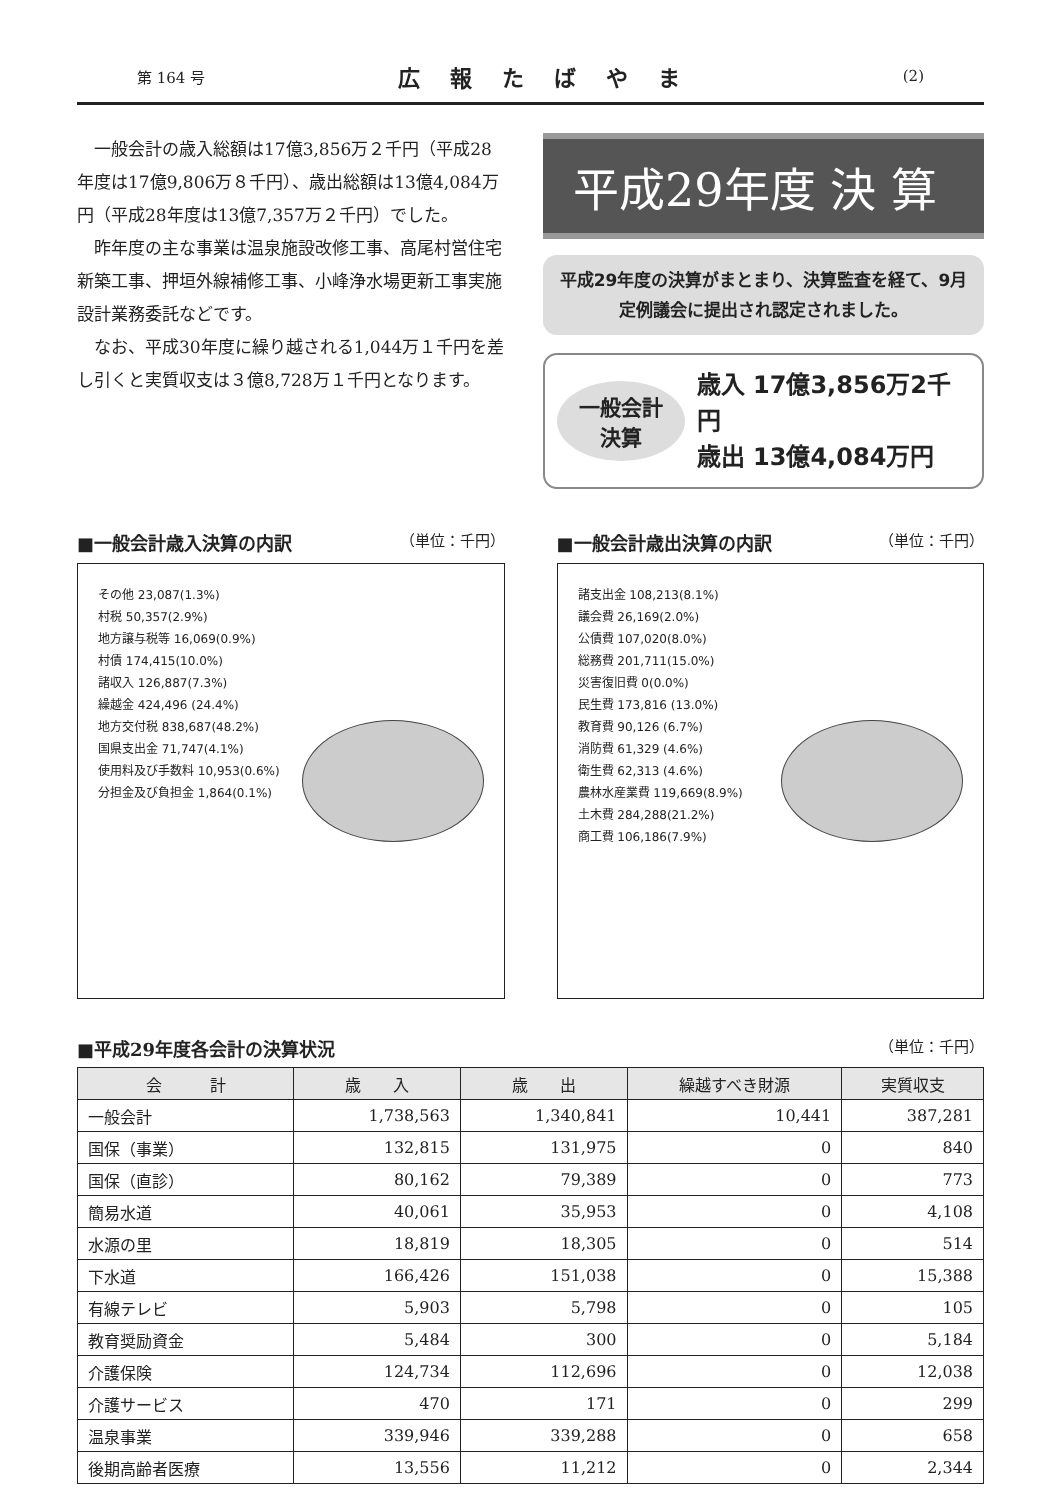第 164 号 広報たばやま (2)
一般会計の歳入総額は17億3,856万２千円（平成28年度は17億9,806万８千円）、歳出総額は13億4,084万円（平成28年度は13億7,357万２千円）でした。
昨年度の主な事業は温泉施設改修工事、高尾村営住宅新築工事、押垣外線補修工事、小峰浄水場更新工事実施設計業務委託などです。
なお、平成30年度に繰り越される1,044万１千円を差し引くと実質収支は３億8,728万１千円となります。
平成29年度 決 算
平成29年度の決算がまとまり、決算監査を経て、9月定例議会に提出され認定されました。
一般会計
決算
歳入 17億3,856万2千円
歳出 13億4,084万円
■一般会計歳入決算の内訳 （単位：千円）
その他 23,087(1.3%)
村税 50,357(2.9%)
地方譲与税等 16,069(0.9%)
村債 174,415(10.0%)
諸収入 126,887(7.3%)
繰越金 424,496 (24.4%)
地方交付税 838,687(48.2%)
国県支出金 71,747(4.1%)
使用料及び手数料 10,953(0.6%)
分担金及び負担金 1,864(0.1%)
■一般会計歳出決算の内訳 （単位：千円）
諸支出金 108,213(8.1%)
議会費 26,169(2.0%)
公債費 107,020(8.0%)
総務費 201,711(15.0%)
災害復旧費 0(0.0%)
民生費 173,816 (13.0%)
教育費 90,126 (6.7%)
消防費 61,329 (4.6%)
衛生費 62,313 (4.6%)
農林水産業費 119,669(8.9%)
土木費 284,288(21.2%)
商工費 106,186(7.9%)
■平成29年度各会計の決算状況 （単位：千円）
| 会 計 | 歳 入 | 歳 出 | 繰越すべき財源 | 実質収支 |
| --- | --- | --- | --- | --- |
| 一般会計 | 1,738,563 | 1,340,841 | 10,441 | 387,281 |
| 国保（事業） | 132,815 | 131,975 | 0 | 840 |
| 国保（直診） | 80,162 | 79,389 | 0 | 773 |
| 簡易水道 | 40,061 | 35,953 | 0 | 4,108 |
| 水源の里 | 18,819 | 18,305 | 0 | 514 |
| 下水道 | 166,426 | 151,038 | 0 | 15,388 |
| 有線テレビ | 5,903 | 5,798 | 0 | 105 |
| 教育奨励資金 | 5,484 | 300 | 0 | 5,184 |
| 介護保険 | 124,734 | 112,696 | 0 | 12,038 |
| 介護サービス | 470 | 171 | 0 | 299 |
| 温泉事業 | 339,946 | 339,288 | 0 | 658 |
| 後期高齢者医療 | 13,556 | 11,212 | 0 | 2,344 |